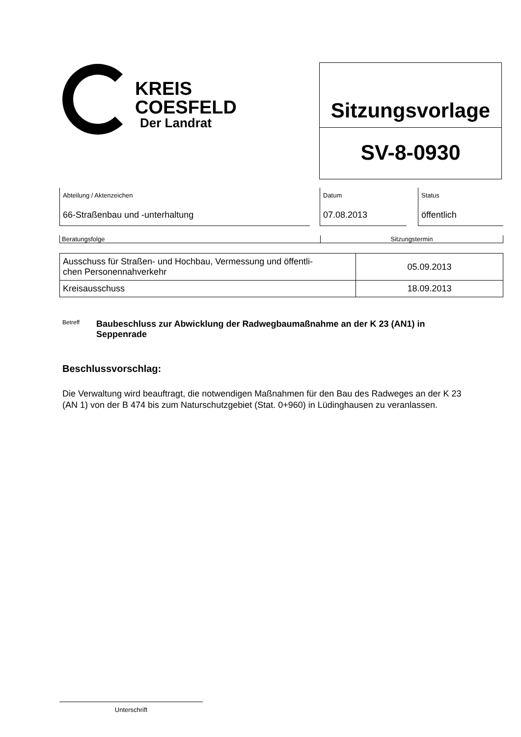KREIS
COESFELD
Der Landrat
Sitzungsvorlage
SV-8-0930
Abteilung / Aktenzeichen
66-Straßenbau und -unterhaltung
Datum
07.08.2013
Status
öffentlich
Beratungsfolge Sitzungstermin
| Ausschuss für Straßen- und Hochbau, Vermessung und öffentli- chen Personennahverkehr | 05.09.2013 |
| Kreisausschuss | 18.09.2013 |
Betreff
Baubeschluss zur Abwicklung der Radwegbaumaßnahme an der K 23 (AN1) in
Seppenrade
Beschlussvorschlag:
Die Verwaltung wird beauftragt, die notwendigen Maßnahmen für den Bau des Radweges an der K 23 (AN 1) von der B 474 bis zum Naturschutzgebiet (Stat. 0+960) in Lüdinghausen zu veranlassen.
Unterschrift